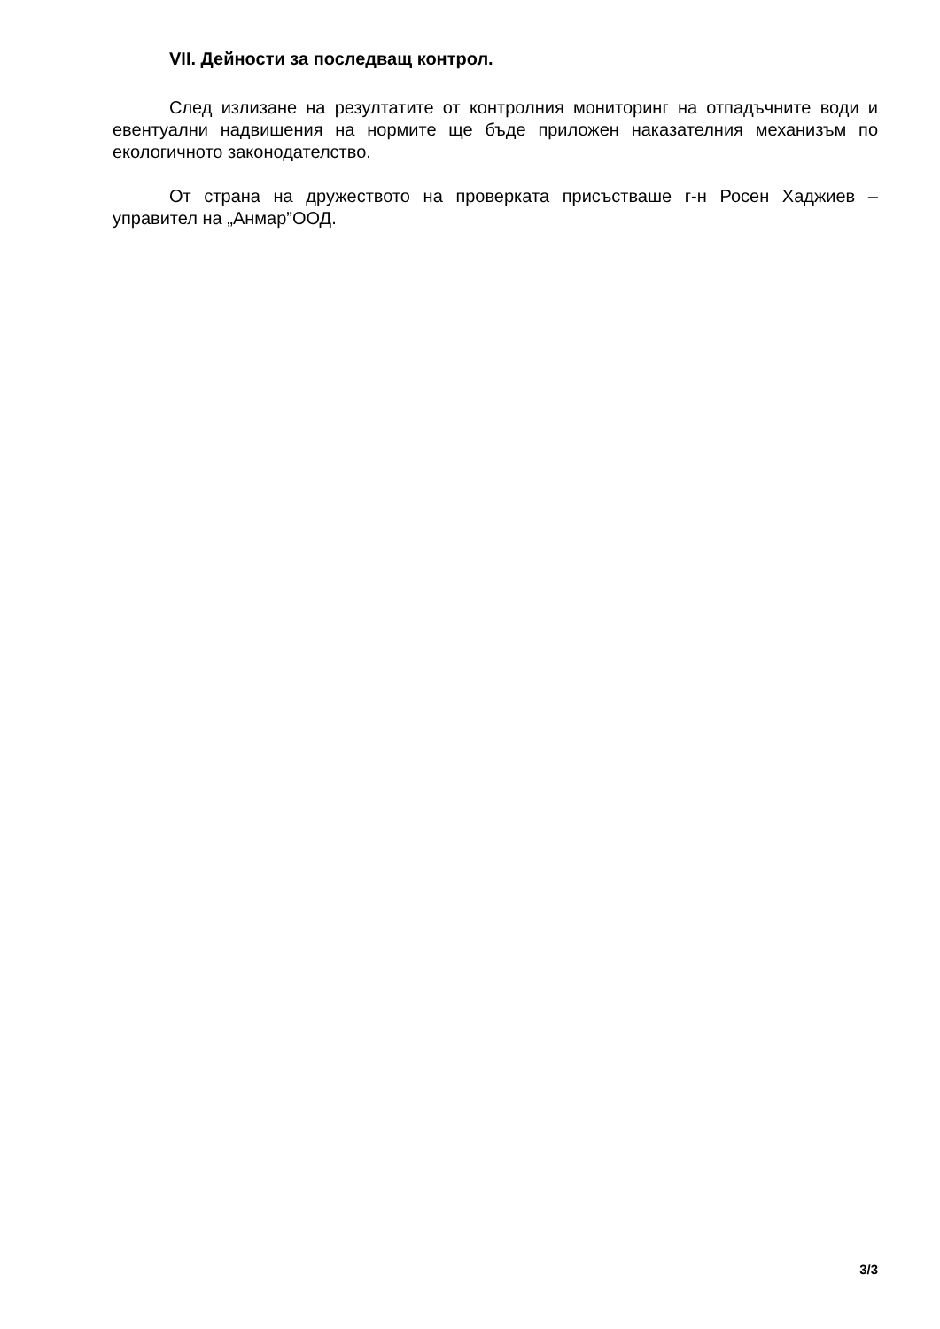VII. Дейности за последващ контрол.
След излизане на резултатите от контролния мониторинг на отпадъчните води и евентуални надвишения на нормите ще бъде приложен наказателния механизъм по екологичното законодателство.
От страна на дружеството на проверката присъстваше г-н Росен Хаджиев – управител на „Анмар”ООД.
3/3